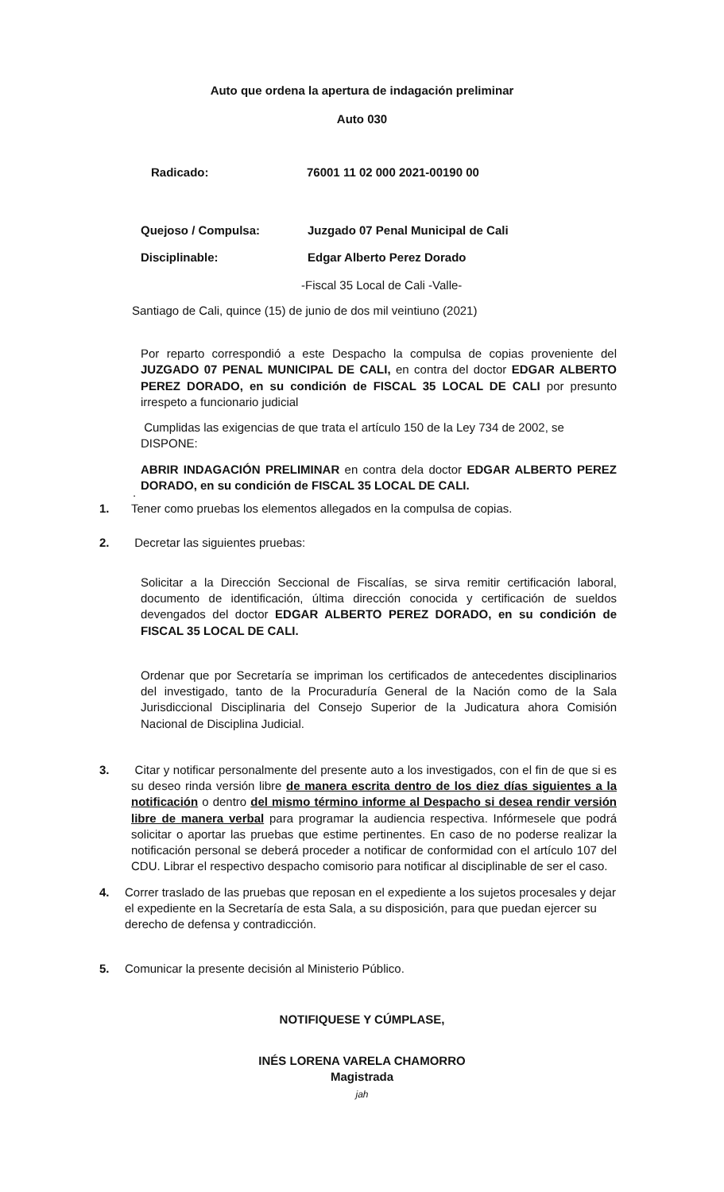Auto que ordena la apertura de indagación preliminar
Auto 030
Radicado: 76001 11 02 000 2021-00190 00
Quejoso / Compulsa: Juzgado 07 Penal Municipal de Cali
Disciplinable: Edgar Alberto Perez Dorado
-Fiscal 35 Local de Cali -Valle-
Santiago de Cali, quince (15) de junio de dos mil veintiuno (2021)
Por reparto correspondió a este Despacho la compulsa de copias proveniente del JUZGADO 07 PENAL MUNICIPAL DE CALI, en contra del doctor EDGAR ALBERTO PEREZ DORADO, en su condición de FISCAL 35 LOCAL DE CALI por presunto irrespeto a funcionario judicial
Cumplidas las exigencias de que trata el artículo 150 de la Ley 734 de 2002, se DISPONE:
ABRIR INDAGACIÓN PRELIMINAR en contra dela doctor EDGAR ALBERTO PEREZ DORADO, en su condición de FISCAL 35 LOCAL DE CALI.
.
1. Tener como pruebas los elementos allegados en la compulsa de copias.
2. Decretar las siguientes pruebas:
Solicitar a la Dirección Seccional de Fiscalías, se sirva remitir certificación laboral, documento de identificación, última dirección conocida y certificación de sueldos devengados del doctor EDGAR ALBERTO PEREZ DORADO, en su condición de FISCAL 35 LOCAL DE CALI.
Ordenar que por Secretaría se impriman los certificados de antecedentes disciplinarios del investigado, tanto de la Procuraduría General de la Nación como de la Sala Jurisdiccional Disciplinaria del Consejo Superior de la Judicatura ahora Comisión Nacional de Disciplina Judicial.
3. Citar y notificar personalmente del presente auto a los investigados, con el fin de que si es su deseo rinda versión libre de manera escrita dentro de los diez días siguientes a la notificación o dentro del mismo término informe al Despacho si desea rendir versión libre de manera verbal para programar la audiencia respectiva. Infórmesele que podrá solicitar o aportar las pruebas que estime pertinentes. En caso de no poderse realizar la notificación personal se deberá proceder a notificar de conformidad con el artículo 107 del CDU. Librar el respectivo despacho comisorio para notificar al disciplinable de ser el caso.
4. Correr traslado de las pruebas que reposan en el expediente a los sujetos procesales y dejar el expediente en la Secretaría de esta Sala, a su disposición, para que puedan ejercer su derecho de defensa y contradicción.
5. Comunicar la presente decisión al Ministerio Público.
NOTIFIQUESE Y CÚMPLASE,
INÉS LORENA VARELA CHAMORRO
Magistrada
jah